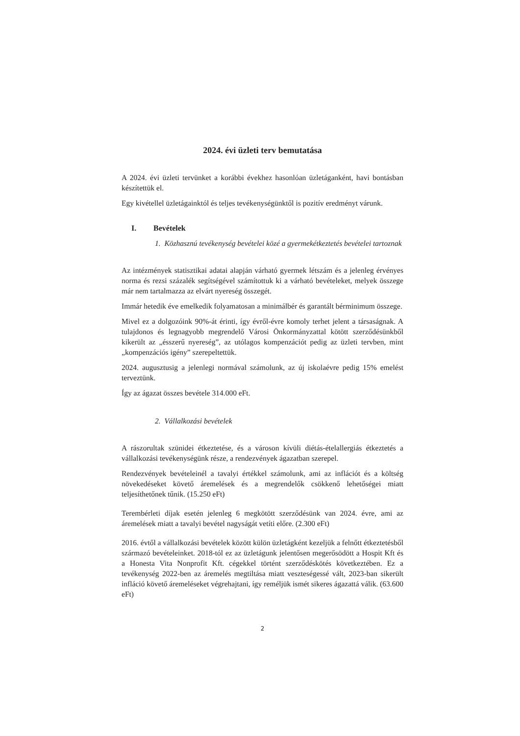2024. évi üzleti terv bemutatása
A 2024. évi üzleti tervünket a korábbi évekhez hasonlóan üzletáganként, havi bontásban készítettük el.
Egy kivétellel üzletágainktól és teljes tevékenységünktől is pozitív eredményt várunk.
I. Bevételek
1. Közhasznú tevékenység bevételei közé a gyermekétkeztetés bevételei tartoznak
Az intézmények statisztikai adatai alapján várható gyermek létszám és a jelenleg érvényes norma és rezsi százalék segítségével számítottuk ki a várható bevételeket, melyek összege már nem tartalmazza az elvárt nyereség összegét.
Immár hetedik éve emelkedik folyamatosan a minimálbér és garantált bérminimum összege.
Mivel ez a dolgozóink 90%-át érinti, így évről-évre komoly terhet jelent a társaságnak. A tulajdonos és legnagyobb megrendelő Városi Önkormányzattal kötött szerződésünkből kikerült az „ésszerű nyereség”, az utólagos kompenzációt pedig az üzleti tervben, mint „kompenzációs igény” szerepeltettük.
2024. augusztusig a jelenlegi normával számolunk, az új iskolaévre pedig 15% emelést terveztünk.
Így az ágazat összes bevétele 314.000 eFt.
2. Vállalkozási bevételek
A rászorultak szünidei étkeztetése, és a városon kívüli diétás-ételallergiás étkeztetés a vállalkozási tevékenységünk része, a rendezvények ágazatban szerepel.
Rendezvények bevételeinél a tavalyi értékkel számolunk, ami az inflációt és a költség növekedéseket követő áremelések és a megrendelők csökkenő lehetőségei miatt teljesíthetőnek tűnik. (15.250 eFt)
Terembérleti díjak esetén jelenleg 6 megkötött szerződésünk van 2024. évre, ami az áremelések miatt a tavalyi bevétel nagyságát vetíti előre. (2.300 eFt)
2016. évtől a vállalkozási bevételek között külön üzletágként kezeljük a felnőtt étkeztetésből származó bevételeinket. 2018-tól ez az üzletágunk jelentősen megerősödött a Hospit Kft és a Honesta Vita Nonprofit Kft. cégekkel történt szerződéskötés következtében. Ez a tevékenység 2022-ben az áremelés megtiltása miatt veszteségessé vált, 2023-ban sikerült infláció követő áremeléseket végrehajtani, így reméljük ismét sikeres ágazattá válik. (63.600 eFt)
2